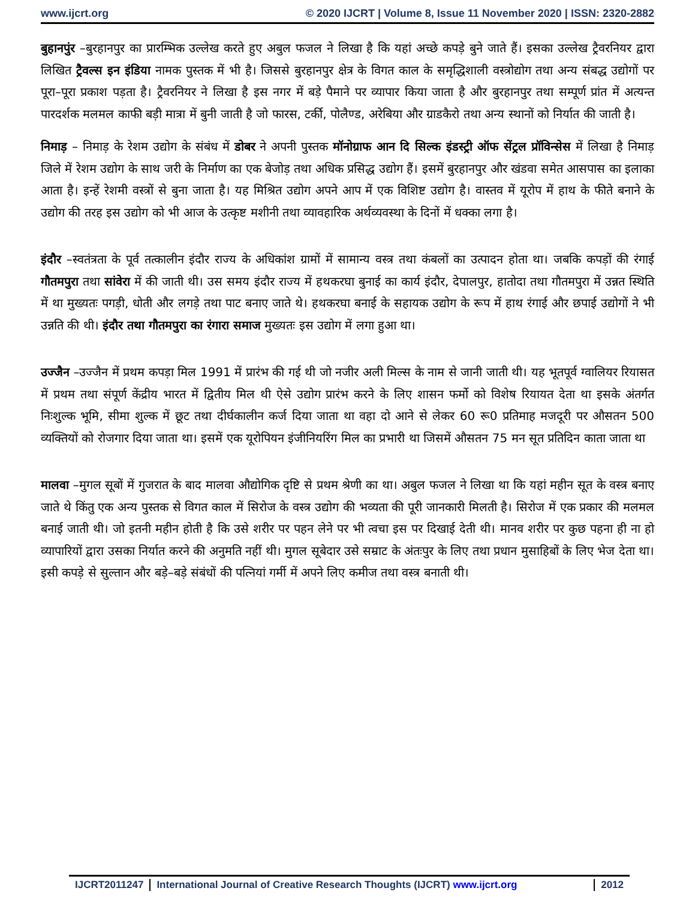www.ijcrt.org © 2020 IJCRT | Volume 8, Issue 11 November 2020 | ISSN: 2320-2882
बुहानपुंर –बुरहानपुर का प्रारम्भिक उल्लेख करते हुए अबुल फजल ने लिखा है कि यहां अच्छे कपड़े बुने जाते हैं। इसका उल्लेख ट्रैवरनियर द्वारा लिखित ट्रैवल्स इन इंडिया नामक पुस्तक में भी है। जिससे बुरहानपुर क्षेत्र के विगत काल के समृद्धिशाली वस्त्रोद्योग तथा अन्य संबद्ध उद्योगों पर पूरा–पूरा प्रकाश पड़ता है। ट्रैवरनियर ने लिखा है इस नगर में बड़े पैमाने पर व्यापार किया जाता है और बुरहानपुर तथा सम्पूर्ण प्रांत में अत्यन्त पारदर्शक मलमल काफी बड़ी मात्रा में बुनी जाती है जो फारस, टर्की, पोलैण्ड, अरेबिया और ग्राडकैरो तथा अन्य स्थानों को निर्यात की जाती है।
निमाड़ – निमाड़ के रेशम उद्योग के संबंध में डोबर ने अपनी पुस्तक मॉनोग्राफ आन दि सिल्क इंडस्ट्री ऑफ सेंट्रल प्रॉविन्सेस में लिखा है निमाड़ जिले में रेशम उद्योग के साथ जरी के निर्माण का एक बेजोड़ तथा अधिक प्रसिद्ध उद्योग हैं। इसमें बुरहानपुर और खंडवा समेत आसपास का इलाका आता है। इन्हें रेशमी वस्त्रों से बुना जाता है। यह मिश्रित उद्योग अपने आप में एक विशिष्ट उद्योग है। वास्तव में यूरोप में हाथ के फीते बनाने के उद्योग की तरह इस उद्योग को भी आज के उत्कृष्ट मशीनी तथा व्यावहारिक अर्थव्यवस्था के दिनों में धक्का लगा है।
इंदौर –स्वतंत्रता के पूर्व तत्कालीन इंदौर राज्य के अधिकांश ग्रामों में सामान्य वस्त्र तथा कंबलों का उत्पादन होता था। जबकि कपड़ों की रंगाई गौतमपुरा तथा सांवेरा में की जाती थी। उस समय इंदौर राज्य में हथकरघा बुनाई का कार्य इंदौर, देपालपुर, हातोदा तथा गौतमपुरा में उन्नत स्थिति में था मुख्यतः पगड़ी, धोती और लगड़े तथा पाट बनाए जाते थे। हथकरघा बनाई के सहायक उद्योग के रूप में हाथ रंगाई और छपाई उद्योगों ने भी उन्नति की थी। इंदौर तथा गौतमपुरा का रंगारा समाज मुख्यतः इस उद्योग में लगा हुआ था।
उज्जैन –उज्जैन में प्रथम कपड़ा मिल 1991 में प्रारंभ की गई थी जो नजीर अली मिल्स के नाम से जानी जाती थी। यह भूतपूर्व ग्वालियर रियासत में प्रथम तथा संपूर्ण केंद्रीय भारत में द्वितीय मिल थी ऐसे उद्योग प्रारंभ करने के लिए शासन फर्मो को विशेष रियायत देता था इसके अंतर्गत निःशुल्क भूमि, सीमा शुल्क में छूट तथा दीर्घकालीन कर्ज दिया जाता था वहा दो आने से लेकर 60 रू0 प्रतिमाह मजदूरी पर औसतन 500 व्यक्तियों को रोजगार दिया जाता था। इसमें एक यूरोपियन इंजीनियरिंग मिल का प्रभारी था जिसमें औसतन 75 मन सूत प्रतिदिन काता जाता था
मालवा –मुगल सूबों में गुजरात के बाद मालवा औद्योगिक दृष्टि से प्रथम श्रेणी का था। अबुल फजल ने लिखा था कि यहां महीन सूत के वस्त्र बनाए जाते थे किंतु एक अन्य पुस्तक से विगत काल में सिरोज के वस्त्र उद्योग की भव्यता की पूरी जानकारी मिलती है। सिरोज में एक प्रकार की मलमल बनाई जाती थी। जो इतनी महीन होती है कि उसे शरीर पर पहन लेने पर भी त्वचा इस पर दिखाई देती थी। मानव शरीर पर कुछ पहना ही ना हो व्यापारियों द्वारा उसका निर्यात करने की अनुमति नहीं थी। मुगल सूबेदार उसे सम्राट के अंतःपुर के लिए तथा प्रधान मुसाहिबों के लिए भेज देता था। इसी कपड़े से सुल्तान और बड़े–बड़े संबंधों की पत्नियां गर्मी में अपने लिए कमीज तथा वस्त्र बनाती थी।
IJCRT2011247 International Journal of Creative Research Thoughts (IJCRT) www.ijcrt.org
2012